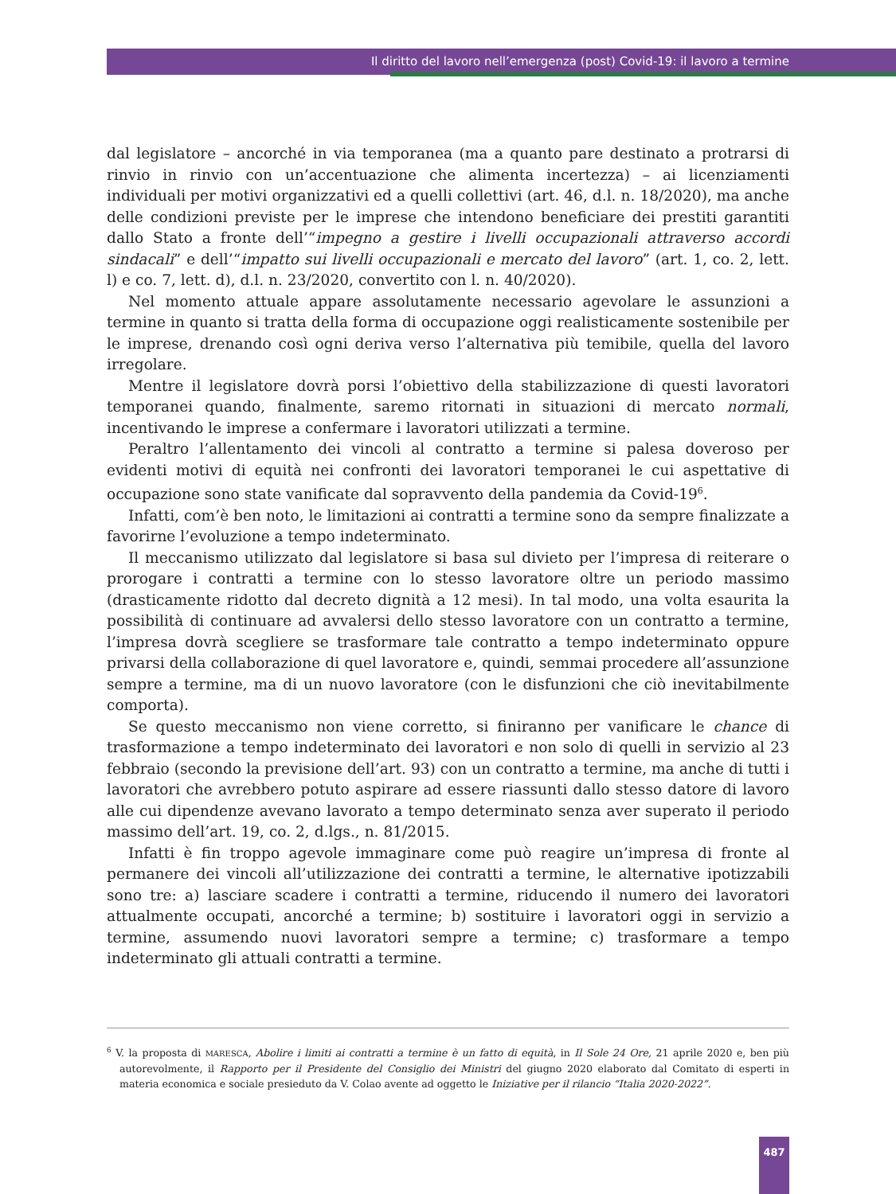Il diritto del lavoro nell’emergenza (post) Covid-19: il lavoro a termine
dal legislatore – ancorché in via temporanea (ma a quanto pare destinato a protrarsi di rinvio in rinvio con un’accentuazione che alimenta incertezza) – ai licenziamenti individuali per motivi organizzativi ed a quelli collettivi (art. 46, d.l. n. 18/2020), ma anche delle condizioni previste per le imprese che intendono beneficiare dei prestiti garantiti dallo Stato a fronte dell’“impegno a gestire i livelli occupazionali attraverso accordi sindacali” e dell’“impatto sui livelli occupazionali e mercato del lavoro” (art. 1, co. 2, lett. l) e co. 7, lett. d), d.l. n. 23/2020, convertito con l. n. 40/2020).
Nel momento attuale appare assolutamente necessario agevolare le assunzioni a termine in quanto si tratta della forma di occupazione oggi realisticamente sostenibile per le imprese, drenando così ogni deriva verso l’alternativa più temibile, quella del lavoro irregolare.
Mentre il legislatore dovrà porsi l’obiettivo della stabilizzazione di questi lavoratori temporanei quando, finalmente, saremo ritornati in situazioni di mercato normali, incentivando le imprese a confermare i lavoratori utilizzati a termine.
Peraltro l’allentamento dei vincoli al contratto a termine si palesa doveroso per evidenti motivi di equità nei confronti dei lavoratori temporanei le cui aspettative di occupazione sono state vanificate dal sopravvento della pandemia da Covid-19<sup>6</sup>.
Infatti, com’è ben noto, le limitazioni ai contratti a termine sono da sempre finalizzate a favorirne l’evoluzione a tempo indeterminato.
Il meccanismo utilizzato dal legislatore si basa sul divieto per l’impresa di reiterare o prorogare i contratti a termine con lo stesso lavoratore oltre un periodo massimo (drasticamente ridotto dal decreto dignità a 12 mesi). In tal modo, una volta esaurita la possibilità di continuare ad avvalersi dello stesso lavoratore con un contratto a termine, l’impresa dovrà scegliere se trasformare tale contratto a tempo indeterminato oppure privarsi della collaborazione di quel lavoratore e, quindi, semmai procedere all’assunzione sempre a termine, ma di un nuovo lavoratore (con le disfunzioni che ciò inevitabilmente comporta).
Se questo meccanismo non viene corretto, si finiranno per vanificare le chance di trasformazione a tempo indeterminato dei lavoratori e non solo di quelli in servizio al 23 febbraio (secondo la previsione dell’art. 93) con un contratto a termine, ma anche di tutti i lavoratori che avrebbero potuto aspirare ad essere riassunti dallo stesso datore di lavoro alle cui dipendenze avevano lavorato a tempo determinato senza aver superato il periodo massimo dell’art. 19, co. 2, d.lgs., n. 81/2015.
Infatti è fin troppo agevole immaginare come può reagire un’impresa di fronte al permanere dei vincoli all’utilizzazione dei contratti a termine, le alternative ipotizzabili sono tre: a) lasciare scadere i contratti a termine, riducendo il numero dei lavoratori attualmente occupati, ancorché a termine; b) sostituire i lavoratori oggi in servizio a termine, assumendo nuovi lavoratori sempre a termine; c) trasformare a tempo indeterminato gli attuali contratti a termine.
<sup>6</sup> V. la proposta di MARESCA, Abolire i limiti ai contratti a termine è un fatto di equità, in Il Sole 24 Ore, 21 aprile 2020 e, ben più autorevolmente, il Rapporto per il Presidente del Consiglio dei Ministri del giugno 2020 elaborato dal Comitato di esperti in materia economica e sociale presieduto da V. Colao avente ad oggetto le Iniziative per il rilancio “Italia 2020-2022”.
487